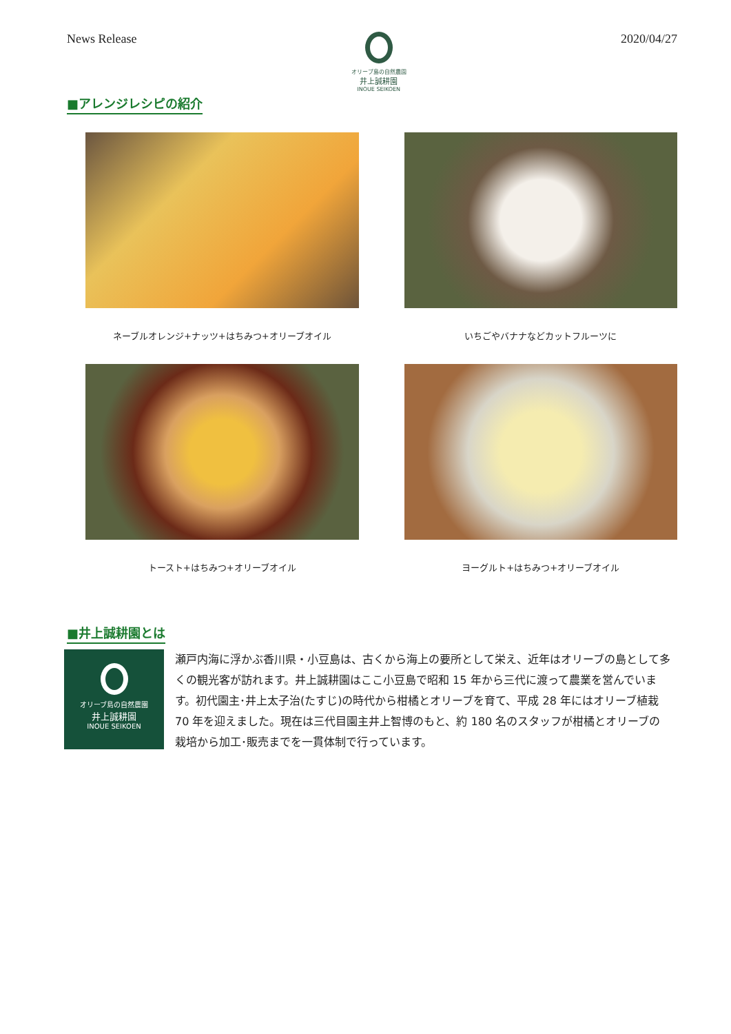News Release
オリーブ島の自然農園
井上誠耕園
INOUE SEIKOEN
2020/04/27
■アレンジレシピの紹介
ネーブルオレンジ+ナッツ+はちみつ+オリーブオイル
いちごやバナナなどカットフルーツに
トースト+はちみつ+オリーブオイル
ヨーグルト+はちみつ+オリーブオイル
■井上誠耕園とは
オリーブ島の自然農園
井上誠耕園
INOUE SEIKOEN
瀬戸内海に浮かぶ香川県・小豆島は、古くから海上の要所として栄え、近年はオリーブの島として多くの観光客が訪れます。井上誠耕園はここ小豆島で昭和 15 年から三代に渡って農業を営んでいます。初代園主･井上太子治(たすじ)の時代から柑橘とオリーブを育て、平成 28 年にはオリーブ植栽 70 年を迎えました。現在は三代目園主井上智博のもと、約 180 名のスタッフが柑橘とオリーブの栽培から加工･販売までを一貫体制で行っています。